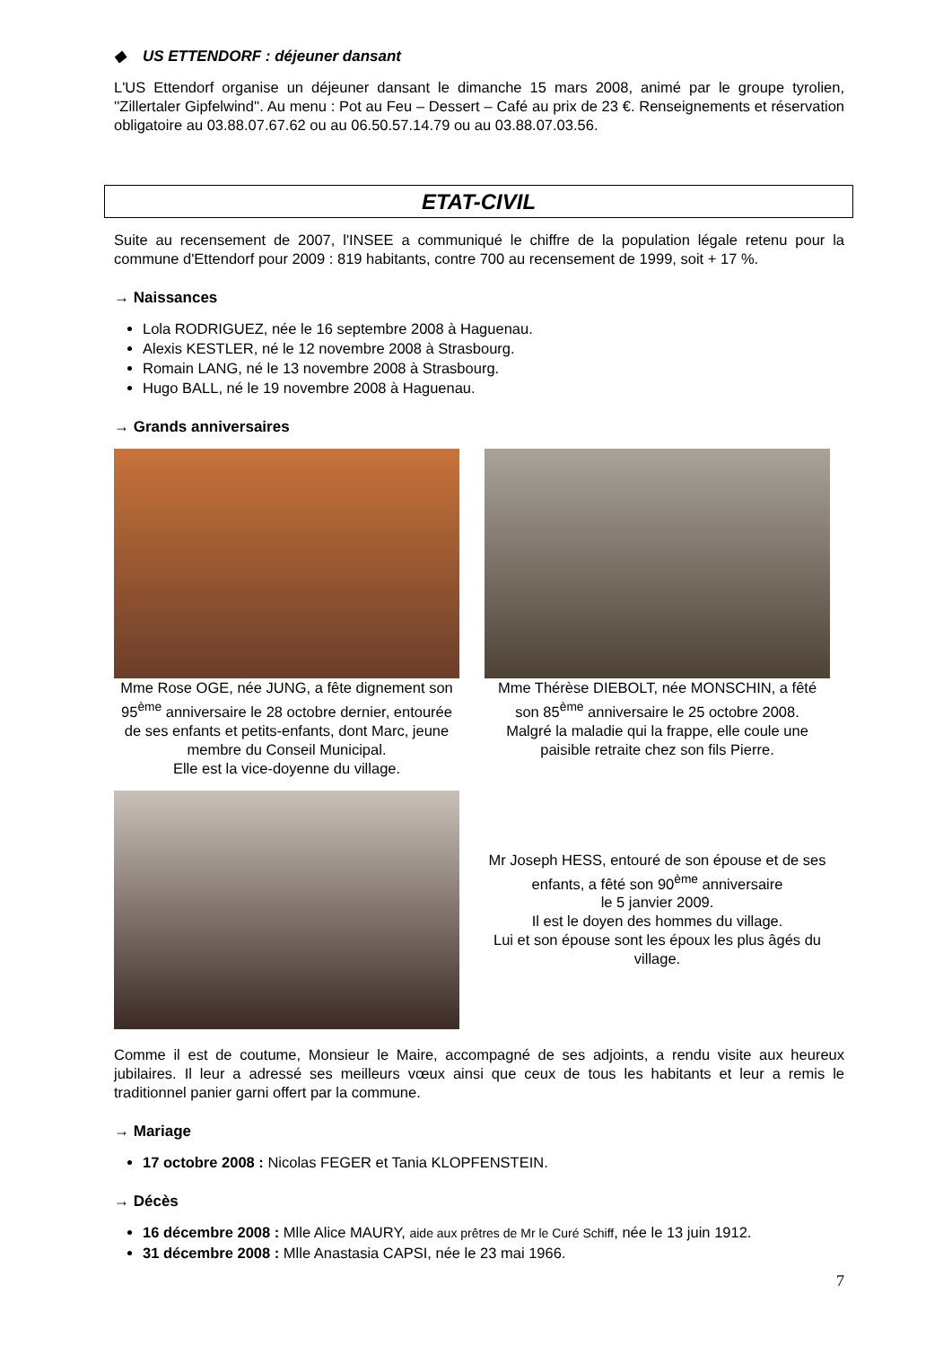◆ US ETTENDORF : déjeuner dansant
L'US Ettendorf organise un déjeuner dansant le dimanche 15 mars 2008, animé par le groupe tyrolien, ''Zillertaler Gipfelwind''. Au menu : Pot au Feu – Dessert – Café au prix de 23 €. Renseignements et réservation obligatoire au 03.88.07.67.62 ou au 06.50.57.14.79 ou au 03.88.07.03.56.
ETAT-CIVIL
Suite au recensement de 2007, l'INSEE a communiqué le chiffre de la population légale retenu pour la commune d'Ettendorf pour 2009 : 819 habitants, contre 700 au recensement de 1999, soit + 17 %.
→ Naissances
Lola RODRIGUEZ, née le 16 septembre 2008 à Haguenau.
Alexis KESTLER, né le 12 novembre 2008 à Strasbourg.
Romain LANG, né le 13 novembre 2008 à Strasbourg.
Hugo BALL, né le 19 novembre 2008 à Haguenau.
→ Grands anniversaires
Mme Rose OGE, née JUNG, a fête dignement son 95<sup>ème</sup> anniversaire le 28 octobre dernier, entourée de ses enfants et petits-enfants, dont Marc, jeune membre du Conseil Municipal.
Elle est la vice-doyenne du village.
Mme Thérèse DIEBOLT, née MONSCHIN, a fêté son 85<sup>ème</sup> anniversaire le 25 octobre 2008.
Malgré la maladie qui la frappe, elle coule une paisible retraite chez son fils Pierre.
Mr Joseph HESS, entouré de son épouse et de ses enfants, a fêté son 90<sup>ème</sup> anniversaire
le 5 janvier 2009.
Il est le doyen des hommes du village.
Lui et son épouse sont les époux les plus âgés du village.
Comme il est de coutume, Monsieur le Maire, accompagné de ses adjoints, a rendu visite aux heureux jubilaires. Il leur a adressé ses meilleurs vœux ainsi que ceux de tous les habitants et leur a remis le traditionnel panier garni offert par la commune.
→ Mariage
17 octobre 2008 : Nicolas FEGER et Tania KLOPFENSTEIN.
→ Décès
16 décembre 2008 : Mlle Alice MAURY, aide aux prêtres de Mr le Curé Schiff, née le 13 juin 1912.
31 décembre 2008 : Mlle Anastasia CAPSI, née le 23 mai 1966.
7